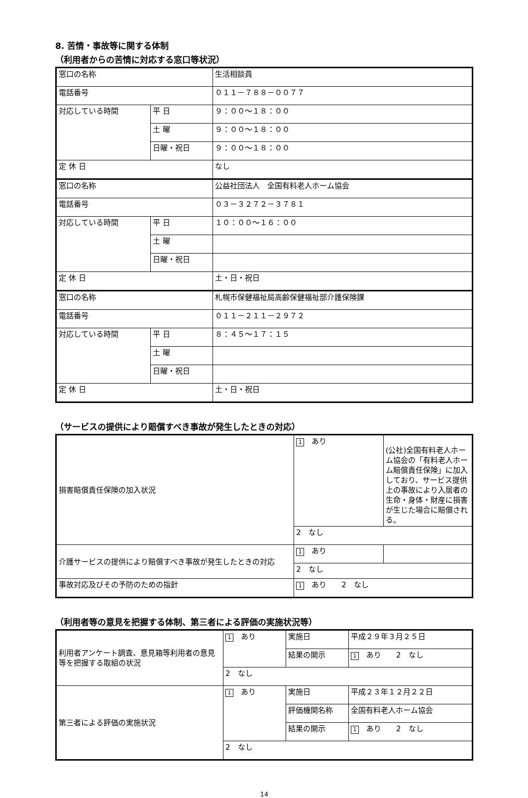8. 苦情・事故等に関する体制
（利用者からの苦情に対応する窓口等状況）
| 窓口の名称 | | 生活相談員 |
| 電話番号 | | ０１１－７８８－００７７ |
| 対応している時間 | 平 日 | ９：００～１８：００ |
| | 土 曜 | ９：００～１８：００ |
| | 日曜・祝日 | ９：００～１８：００ |
| 定 休 日 | | なし |
| 窓口の名称 | | 公益社団法人 全国有料老人ホーム協会 |
| 電話番号 | | ０３－３２７２－３７８１ |
| 対応している時間 | 平 日 | １０：００～１６：００ |
| | 土 曜 | |
| | 日曜・祝日 | |
| 定 休 日 | | 土・日・祝日 |
| 窓口の名称 | | 札幌市保健福祉局高齢保健福祉部介護保険課 |
| 電話番号 | | ０１１－２１１－２９７２ |
| 対応している時間 | 平 日 | ８：４５～１７：１５ |
| | 土 曜 | |
| | 日曜・祝日 | |
| 定 休 日 | | 土・日・祝日 |
（サービスの提供により賠償すべき事故が発生したときの対応）
| 損害賠償責任保険の加入状況 | 1 あり | (公社)全国有料老人ホーム協会の「有料老人ホーム賠償責任保険」に加入しており、サービス提供上の事故により入居者の生命・身体・財産に損害が生じた場合に賠償される。 |
| | 2 なし | |
| 介護サービスの提供により賠償すべき事故が発生したときの対応 | 1 あり | |
| | 2 なし | |
| 事故対応及びその予防のための指針 | 1 あり 2 なし | |
（利用者等の意見を把握する体制、第三者による評価の実施状況等）
| 利用者アンケート調査、意見箱等利用者の意見等を把握する取組の状況 | 1 あり | 実施日 | 平成２９年３月２５日 |
| | | 結果の開示 | 1 あり 2 なし |
| | 2 なし | | |
| 第三者による評価の実施状況 | 1 あり | 実施日 | 平成２３年１２月２２日 |
| | | 評価機関名称 | 全国有料老人ホーム協会 |
| | | 結果の開示 | 1 あり 2 なし |
| | 2 なし | | |
14